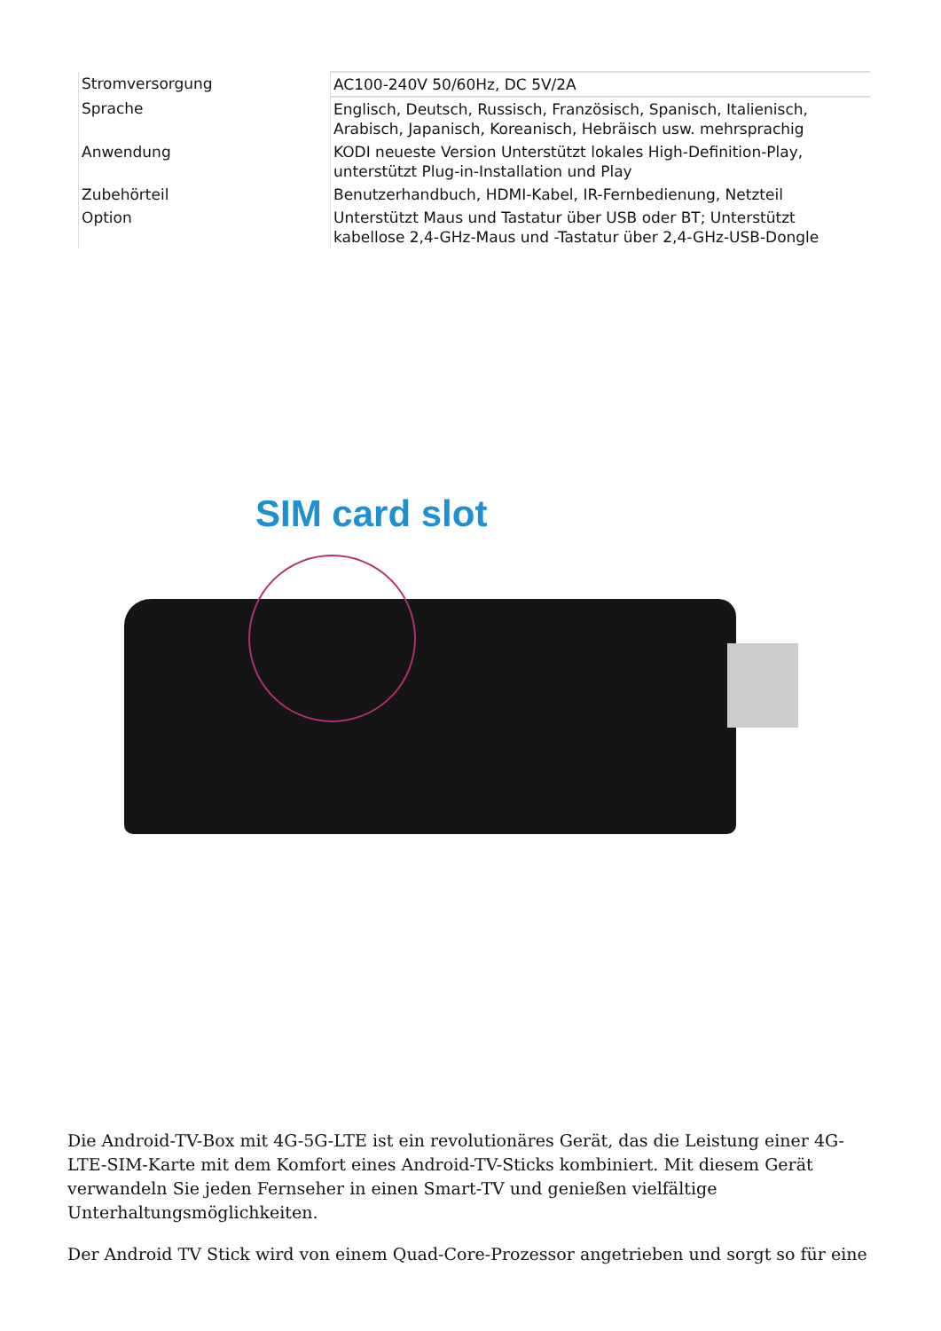| Stromversorgung | AC100-240V 50/60Hz, DC 5V/2A |
| Sprache | Englisch, Deutsch, Russisch, Französisch, Spanisch, Italienisch, Arabisch, Japanisch, Koreanisch, Hebräisch usw. mehrsprachig |
| Anwendung | KODI neueste Version Unterstützt lokales High-Definition-Play, unterstützt Plug-in-Installation und Play |
| Zubehörteil | Benutzerhandbuch, HDMI-Kabel, IR-Fernbedienung, Netzteil |
| Option | Unterstützt Maus und Tastatur über USB oder BT; Unterstützt kabellose 2,4-GHz-Maus und -Tastatur über 2,4-GHz-USB-Dongle |
SIM card slot
Die Android-TV-Box mit 4G-5G-LTE ist ein revolutionäres Gerät, das die Leistung einer 4G-LTE-SIM-Karte mit dem Komfort eines Android-TV-Sticks kombiniert. Mit diesem Gerät verwandeln Sie jeden Fernseher in einen Smart-TV und genießen vielfältige Unterhaltungsmöglichkeiten.
Der Android TV Stick wird von einem Quad-Core-Prozessor angetrieben und sorgt so für eine